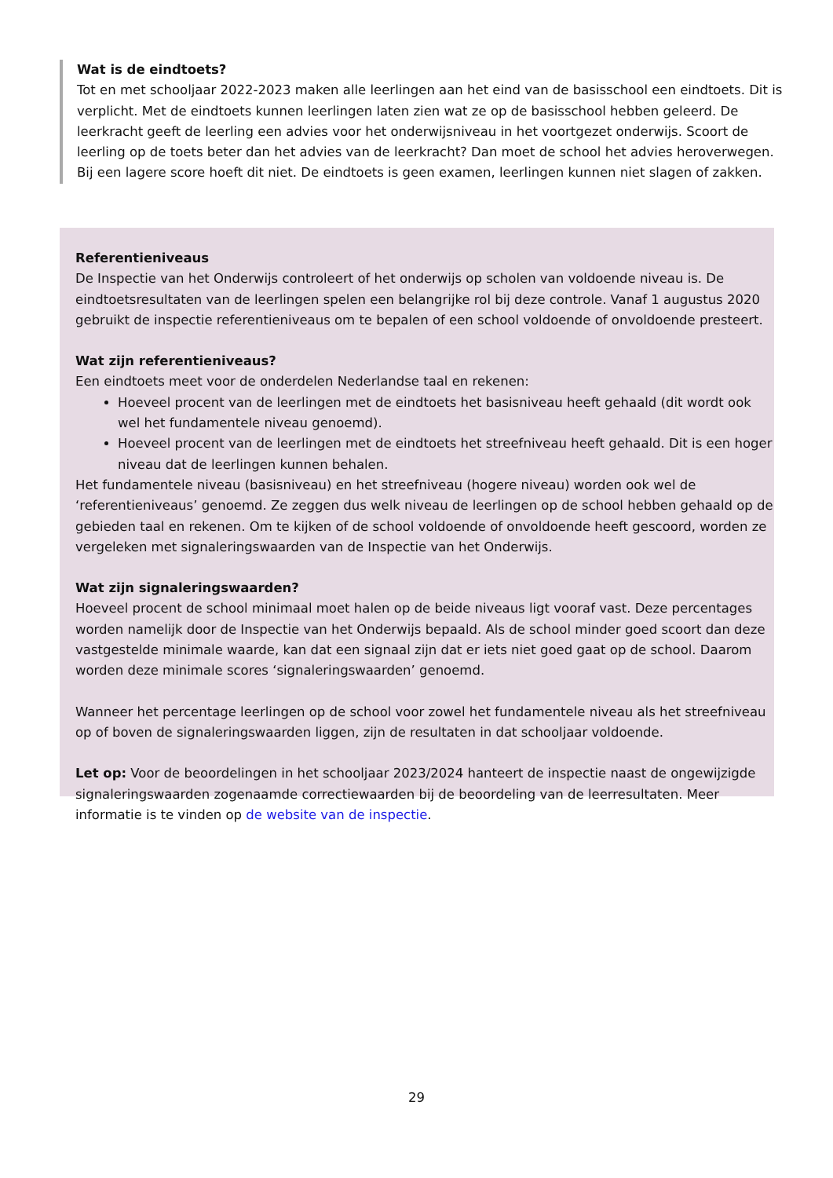Wat is de eindtoets?
Tot en met schooljaar 2022-2023 maken alle leerlingen aan het eind van de basisschool een eindtoets. Dit is verplicht. Met de eindtoets kunnen leerlingen laten zien wat ze op de basisschool hebben geleerd. De leerkracht geeft de leerling een advies voor het onderwijsniveau in het voortgezet onderwijs. Scoort de leerling op de toets beter dan het advies van de leerkracht? Dan moet de school het advies heroverwegen. Bij een lagere score hoeft dit niet. De eindtoets is geen examen, leerlingen kunnen niet slagen of zakken.
Referentieniveaus
De Inspectie van het Onderwijs controleert of het onderwijs op scholen van voldoende niveau is. De eindtoetsresultaten van de leerlingen spelen een belangrijke rol bij deze controle. Vanaf 1 augustus 2020 gebruikt de inspectie referentieniveaus om te bepalen of een school voldoende of onvoldoende presteert.
Wat zijn referentieniveaus?
Een eindtoets meet voor de onderdelen Nederlandse taal en rekenen:
Hoeveel procent van de leerlingen met de eindtoets het basisniveau heeft gehaald (dit wordt ook wel het fundamentele niveau genoemd).
Hoeveel procent van de leerlingen met de eindtoets het streefniveau heeft gehaald. Dit is een hoger niveau dat de leerlingen kunnen behalen.
Het fundamentele niveau (basisniveau) en het streefniveau (hogere niveau) worden ook wel de ‘referentieniveaus’ genoemd. Ze zeggen dus welk niveau de leerlingen op de school hebben gehaald op de gebieden taal en rekenen. Om te kijken of de school voldoende of onvoldoende heeft gescoord, worden ze vergeleken met signaleringswaarden van de Inspectie van het Onderwijs.
Wat zijn signaleringswaarden?
Hoeveel procent de school minimaal moet halen op de beide niveaus ligt vooraf vast. Deze percentages worden namelijk door de Inspectie van het Onderwijs bepaald. Als de school minder goed scoort dan deze vastgestelde minimale waarde, kan dat een signaal zijn dat er iets niet goed gaat op de school. Daarom worden deze minimale scores ‘signaleringswaarden’ genoemd.
Wanneer het percentage leerlingen op de school voor zowel het fundamentele niveau als het streefniveau op of boven de signaleringswaarden liggen, zijn de resultaten in dat schooljaar voldoende.
Let op: Voor de beoordelingen in het schooljaar 2023/2024 hanteert de inspectie naast de ongewijzigde signaleringswaarden zogenaamde correctiewaarden bij de beoordeling van de leerresultaten. Meer informatie is te vinden op de website van de inspectie.
29